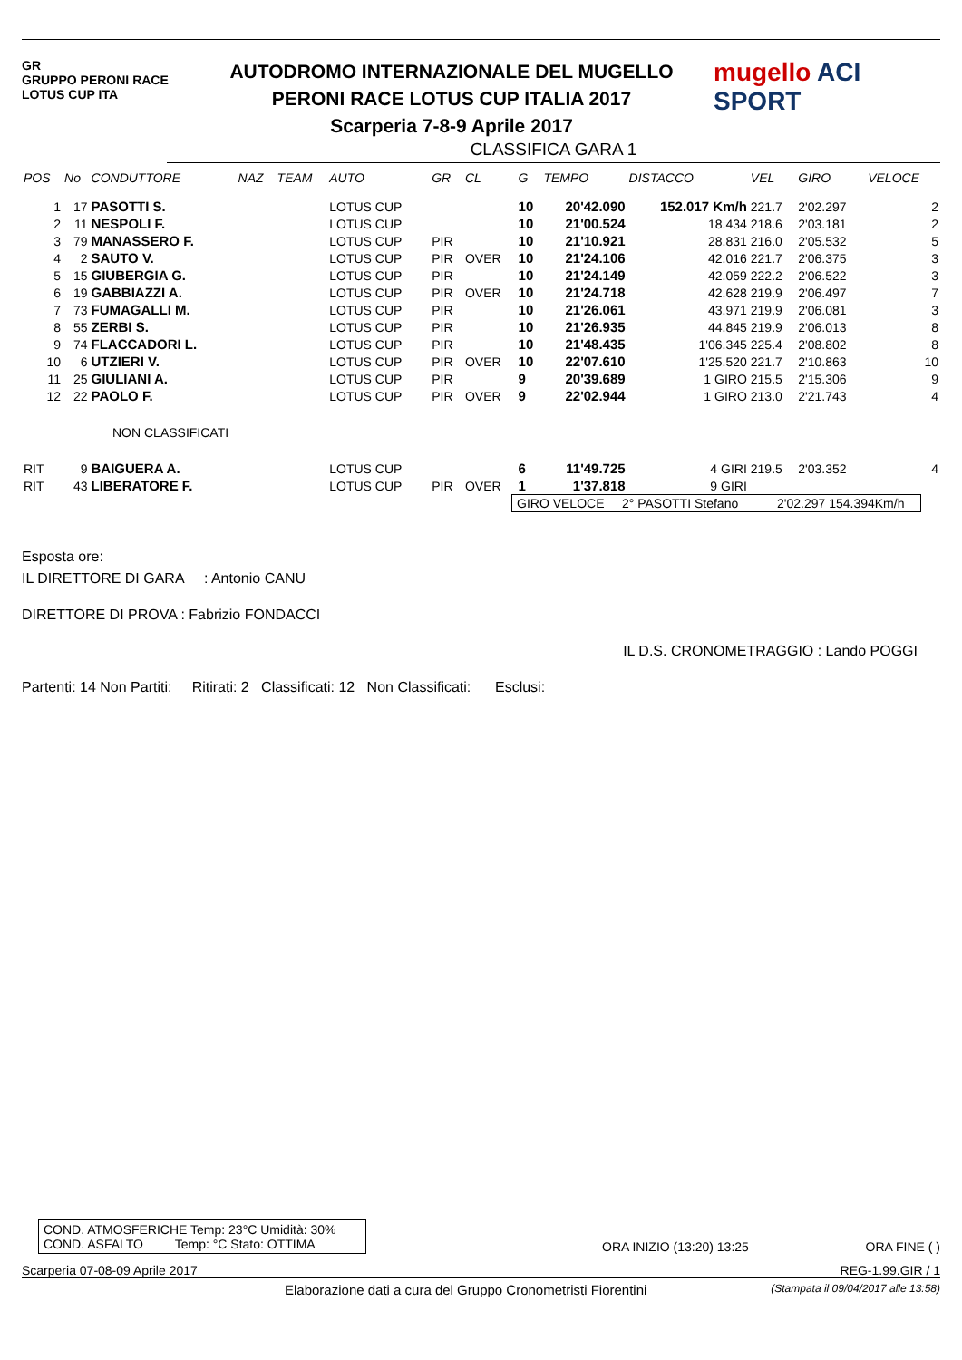GR
GRUPPO PERONI RACE
LOTUS CUP ITA
AUTODROMO INTERNAZIONALE DEL MUGELLO
PERONI RACE LOTUS CUP ITALIA 2017
Scarperia 7-8-9 Aprile 2017
mugello ACI SPORT
CLASSIFICA GARA 1
| POS | No | CONDUTTORE | NAZ | TEAM | AUTO | GR | CL | G | TEMPO | DISTACCO | VEL | GIRO | VELOCE |
| --- | --- | --- | --- | --- | --- | --- | --- | --- | --- | --- | --- | --- | --- |
| 1 | 17 | PASOTTI S. | | | LOTUS CUP | | | 10 | 20'42.090 | 152.017 Km/h | 221.7 | 2'02.297 | 2 |
| 2 | 11 | NESPOLI F. | | | LOTUS CUP | | | 10 | 21'00.524 | 18.434 | 218.6 | 2'03.181 | 2 |
| 3 | 79 | MANASSERO F. | | | LOTUS CUP | PIR | | 10 | 21'10.921 | 28.831 | 216.0 | 2'05.532 | 5 |
| 4 | 2 | SAUTO V. | | | LOTUS CUP | PIR | OVER | 10 | 21'24.106 | 42.016 | 221.7 | 2'06.375 | 3 |
| 5 | 15 | GIUBERGIA G. | | | LOTUS CUP | PIR | | 10 | 21'24.149 | 42.059 | 222.2 | 2'06.522 | 3 |
| 6 | 19 | GABBIAZZI A. | | | LOTUS CUP | PIR | OVER | 10 | 21'24.718 | 42.628 | 219.9 | 2'06.497 | 7 |
| 7 | 73 | FUMAGALLI M. | | | LOTUS CUP | PIR | | 10 | 21'26.061 | 43.971 | 219.9 | 2'06.081 | 3 |
| 8 | 55 | ZERBI S. | | | LOTUS CUP | PIR | | 10 | 21'26.935 | 44.845 | 219.9 | 2'06.013 | 8 |
| 9 | 74 | FLACCADORI L. | | | LOTUS CUP | PIR | | 10 | 21'48.435 | 1'06.345 | 225.4 | 2'08.802 | 8 |
| 10 | 6 | UTZIERI V. | | | LOTUS CUP | PIR | OVER | 10 | 22'07.610 | 1'25.520 | 221.7 | 2'10.863 | 10 |
| 11 | 25 | GIULIANI A. | | | LOTUS CUP | PIR | | 9 | 20'39.689 | 1 GIRO | 215.5 | 2'15.306 | 9 |
| 12 | 22 | PAOLO F. | | | LOTUS CUP | PIR | OVER | 9 | 22'02.944 | 1 GIRO | 213.0 | 2'21.743 | 4 |
| NON CLASSIFICATI | | | | | | | | | | | | | |
| RIT | 9 | BAIGUERA A. | | | LOTUS CUP | | | 6 | 11'49.725 | 4 GIRI | 219.5 | 2'03.352 | 4 |
| RIT | 43 | LIBERATORE F. | | | LOTUS CUP | PIR | OVER | 1 | 1'37.818 | 9 GIRI | | | |
GIRO VELOCE 2° PASOTTI Stefano 2'02.297 154.394Km/h
Esposta ore:
IL DIRETTORE DI GARA : Antonio CANU
DIRETTORE DI PROVA : Fabrizio FONDACCI
IL D.S. CRONOMETRAGGIO : Lando POGGI
Partenti: 14 Non Partiti: Ritirati: 2 Classificati: 12 Non Classificati: Esclusi:
COND. ATMOSFERICHE Temp: 23°C Umidità: 30%
COND. ASFALTO Temp: °C Stato: OTTIMA
ORA INIZIO (13:20) 13:25
ORA FINE ( )
Scarperia 07-08-09 Aprile 2017 REG-1.99.GIR / 1
Elaborazione dati a cura del Gruppo Cronometristi Fiorentini (Stampata il 09/04/2017 alle 13:58)